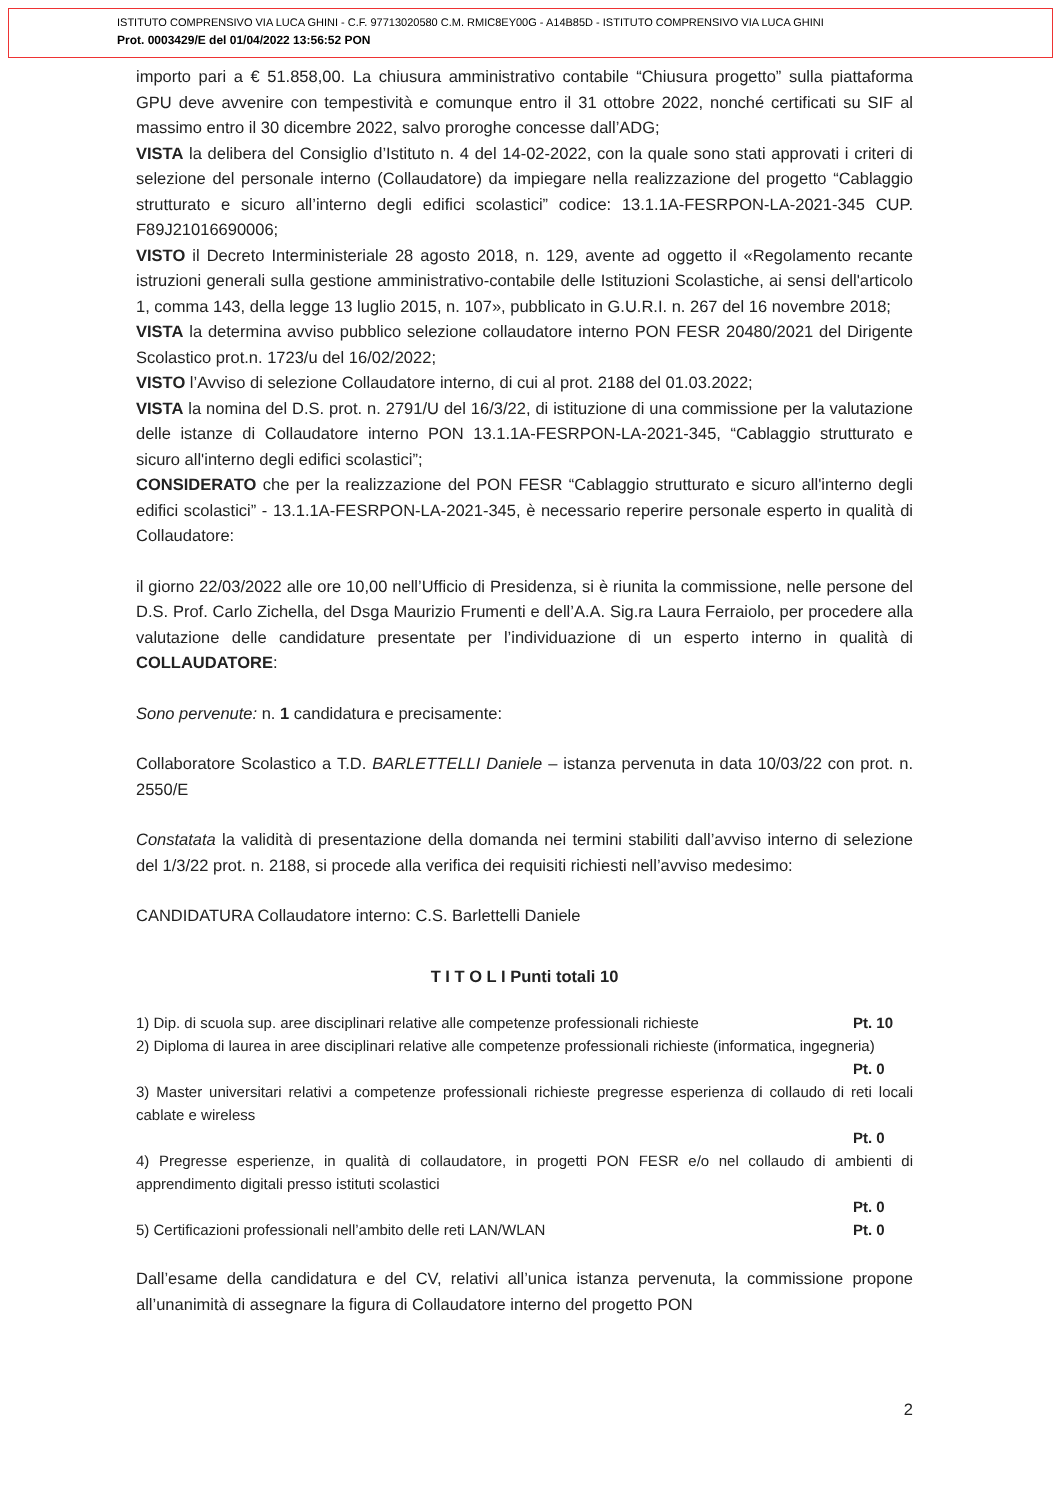ISTITUTO COMPRENSIVO VIA LUCA GHINI - C.F. 97713020580 C.M. RMIC8EY00G - A14B85D - ISTITUTO COMPRENSIVO VIA LUCA GHINI
Prot. 0003429/E del 01/04/2022 13:56:52 PON
importo pari a € 51.858,00. La chiusura amministrativo contabile “Chiusura progetto” sulla piattaforma GPU deve avvenire con tempestività e comunque entro il 31 ottobre 2022, nonché certificati su SIF al massimo entro il 30 dicembre 2022, salvo proroghe concesse dall’ADG;
VISTA la delibera del Consiglio d’Istituto n. 4 del 14-02-2022, con la quale sono stati approvati i criteri di selezione del personale interno (Collaudatore) da impiegare nella realizzazione del progetto “Cablaggio strutturato e sicuro all’interno degli edifici scolastici” codice: 13.1.1A-FESRPON-LA-2021-345 CUP. F89J21016690006;
VISTO il Decreto Interministeriale 28 agosto 2018, n. 129, avente ad oggetto il «Regolamento recante istruzioni generali sulla gestione amministrativo-contabile delle Istituzioni Scolastiche, ai sensi dell'articolo 1, comma 143, della legge 13 luglio 2015, n. 107», pubblicato in G.U.R.I. n. 267 del 16 novembre 2018;
VISTA la determina avviso pubblico selezione collaudatore interno PON FESR 20480/2021 del Dirigente Scolastico prot.n. 1723/u del 16/02/2022;
VISTO l’Avviso di selezione Collaudatore interno, di cui al prot. 2188 del 01.03.2022;
VISTA la nomina del D.S. prot. n. 2791/U del 16/3/22, di istituzione di una commissione per la valutazione delle istanze di Collaudatore interno PON 13.1.1A-FESRPON-LA-2021-345, “Cablaggio strutturato e sicuro all'interno degli edifici scolastici”;
CONSIDERATO che per la realizzazione del PON FESR “Cablaggio strutturato e sicuro all'interno degli edifici scolastici” - 13.1.1A-FESRPON-LA-2021-345, è necessario reperire personale esperto in qualità di Collaudatore:
il giorno 22/03/2022 alle ore 10,00 nell’Ufficio di Presidenza, si è riunita la commissione, nelle persone del D.S. Prof. Carlo Zichella, del Dsga Maurizio Frumenti e dell’A.A. Sig.ra Laura Ferraiolo, per procedere alla valutazione delle candidature presentate per l’individuazione di un esperto interno in qualità di COLLAUDATORE:
Sono pervenute: n. 1 candidatura e precisamente:
Collaboratore Scolastico a T.D. BARLETTELLI Daniele – istanza pervenuta in data 10/03/22 con prot. n. 2550/E
Constatata la validità di presentazione della domanda nei termini stabiliti dall’avviso interno di selezione del 1/3/22 prot. n. 2188, si procede alla verifica dei requisiti richiesti nell’avviso medesimo:
CANDIDATURA Collaudatore interno: C.S. Barlettelli Daniele
T I T O L I Punti totali 10
1) Dip. di scuola sup. aree disciplinari relative alle competenze professionali richieste Pt. 10
2) Diploma di laurea in aree disciplinari relative alle competenze professionali richieste (informatica, ingegneria)
Pt. 0
3) Master universitari relativi a competenze professionali richieste pregresse esperienza di collaudo di reti locali cablate e wireless
Pt. 0
4) Pregresse esperienze, in qualità di collaudatore, in progetti PON FESR e/o nel collaudo di ambienti di apprendimento digitali presso istituti scolastici
Pt. 0
5) Certificazioni professionali nell’ambito delle reti LAN/WLAN Pt. 0
Dall’esame della candidatura e del CV, relativi all’unica istanza pervenuta, la commissione propone all’unanimità di assegnare la figura di Collaudatore interno del progetto PON
2